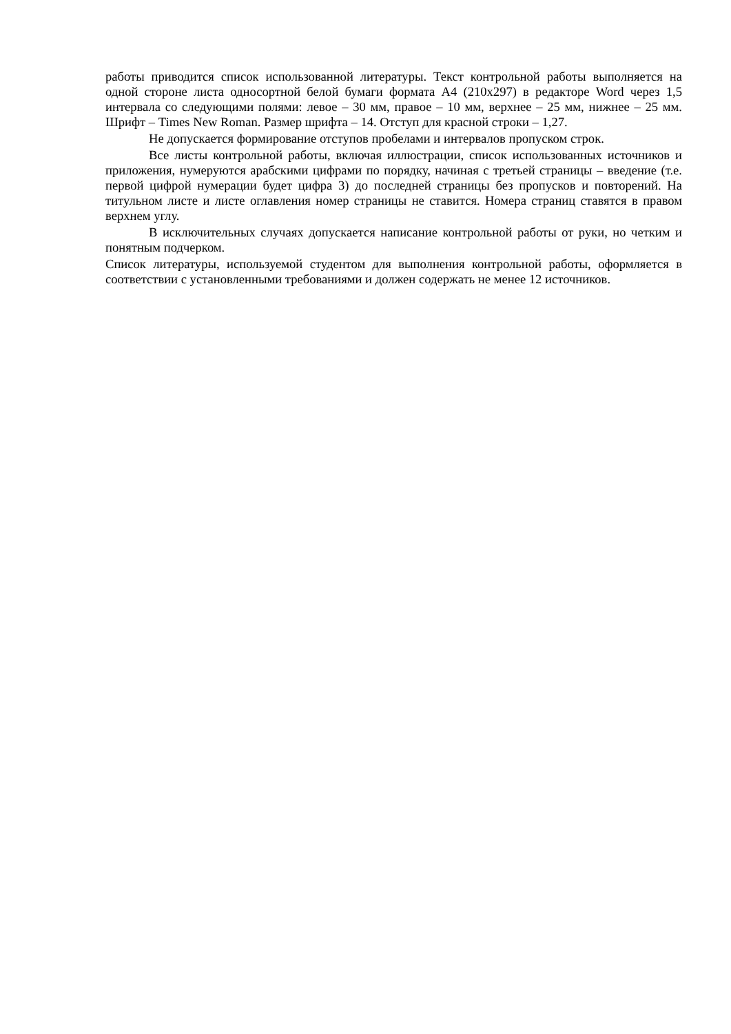работы приводится список использованной литературы. Текст контрольной работы выполняется на одной стороне листа односортной белой бумаги формата А4 (210х297) в редакторе Word через 1,5 интервала со следующими полями: левое – 30 мм, правое – 10 мм, верхнее – 25 мм, нижнее – 25 мм. Шрифт – Times New Roman. Размер шрифта – 14. Отступ для красной строки – 1,27.
Не допускается формирование отступов пробелами и интервалов пропуском строк.
Все листы контрольной работы, включая иллюстрации, список использованных источников и приложения, нумеруются арабскими цифрами по порядку, начиная с третьей страницы – введение (т.е. первой цифрой нумерации будет цифра 3) до последней страницы без пропусков и повторений. На титульном листе и листе оглавления номер страницы не ставится. Номера страниц ставятся в правом верхнем углу.
В исключительных случаях допускается написание контрольной работы от руки, но четким и понятным подчерком.
Список литературы, используемой студентом для выполнения контрольной работы, оформляется в соответствии с установленными требованиями и должен содержать не менее 12 источников.